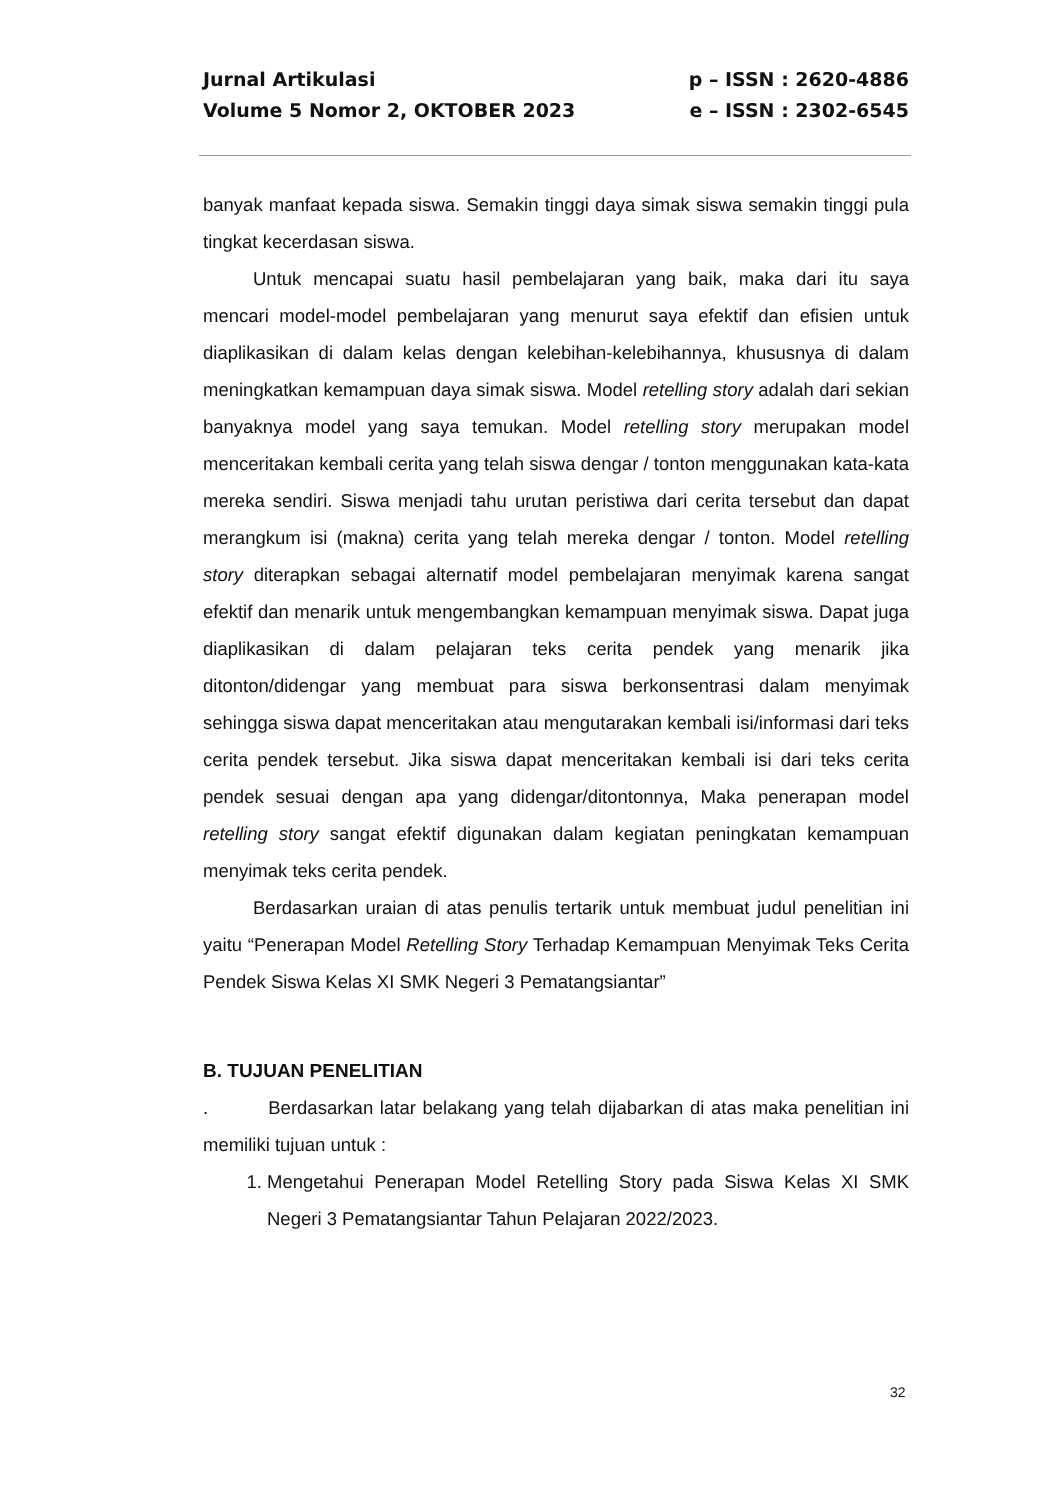Jurnal Artikulasi p – ISSN : 2620-4886
Volume 5 Nomor 2, OKTOBER 2023 e – ISSN : 2302-6545
banyak manfaat kepada siswa. Semakin tinggi daya simak siswa semakin tinggi pula tingkat kecerdasan siswa.
Untuk mencapai suatu hasil pembelajaran yang baik, maka dari itu saya mencari model-model pembelajaran yang menurut saya efektif dan efisien untuk diaplikasikan di dalam kelas dengan kelebihan-kelebihannya, khususnya di dalam meningkatkan kemampuan daya simak siswa. Model retelling story adalah dari sekian banyaknya model yang saya temukan. Model retelling story merupakan model menceritakan kembali cerita yang telah siswa dengar / tonton menggunakan kata-kata mereka sendiri. Siswa menjadi tahu urutan peristiwa dari cerita tersebut dan dapat merangkum isi (makna) cerita yang telah mereka dengar / tonton. Model retelling story diterapkan sebagai alternatif model pembelajaran menyimak karena sangat efektif dan menarik untuk mengembangkan kemampuan menyimak siswa. Dapat juga diaplikasikan di dalam pelajaran teks cerita pendek yang menarik jika ditonton/didengar yang membuat para siswa berkonsentrasi dalam menyimak sehingga siswa dapat menceritakan atau mengutarakan kembali isi/informasi dari teks cerita pendek tersebut. Jika siswa dapat menceritakan kembali isi dari teks cerita pendek sesuai dengan apa yang didengar/ditontonnya, Maka penerapan model retelling story sangat efektif digunakan dalam kegiatan peningkatan kemampuan menyimak teks cerita pendek.
Berdasarkan uraian di atas penulis tertarik untuk membuat judul penelitian ini yaitu “Penerapan Model Retelling Story Terhadap Kemampuan Menyimak Teks Cerita Pendek Siswa Kelas XI SMK Negeri 3 Pematangsiantar”
B. TUJUAN PENELITIAN
. Berdasarkan latar belakang yang telah dijabarkan di atas maka penelitian ini memiliki tujuan untuk :
1. Mengetahui Penerapan Model Retelling Story pada Siswa Kelas XI SMK Negeri 3 Pematangsiantar Tahun Pelajaran 2022/2023.
32